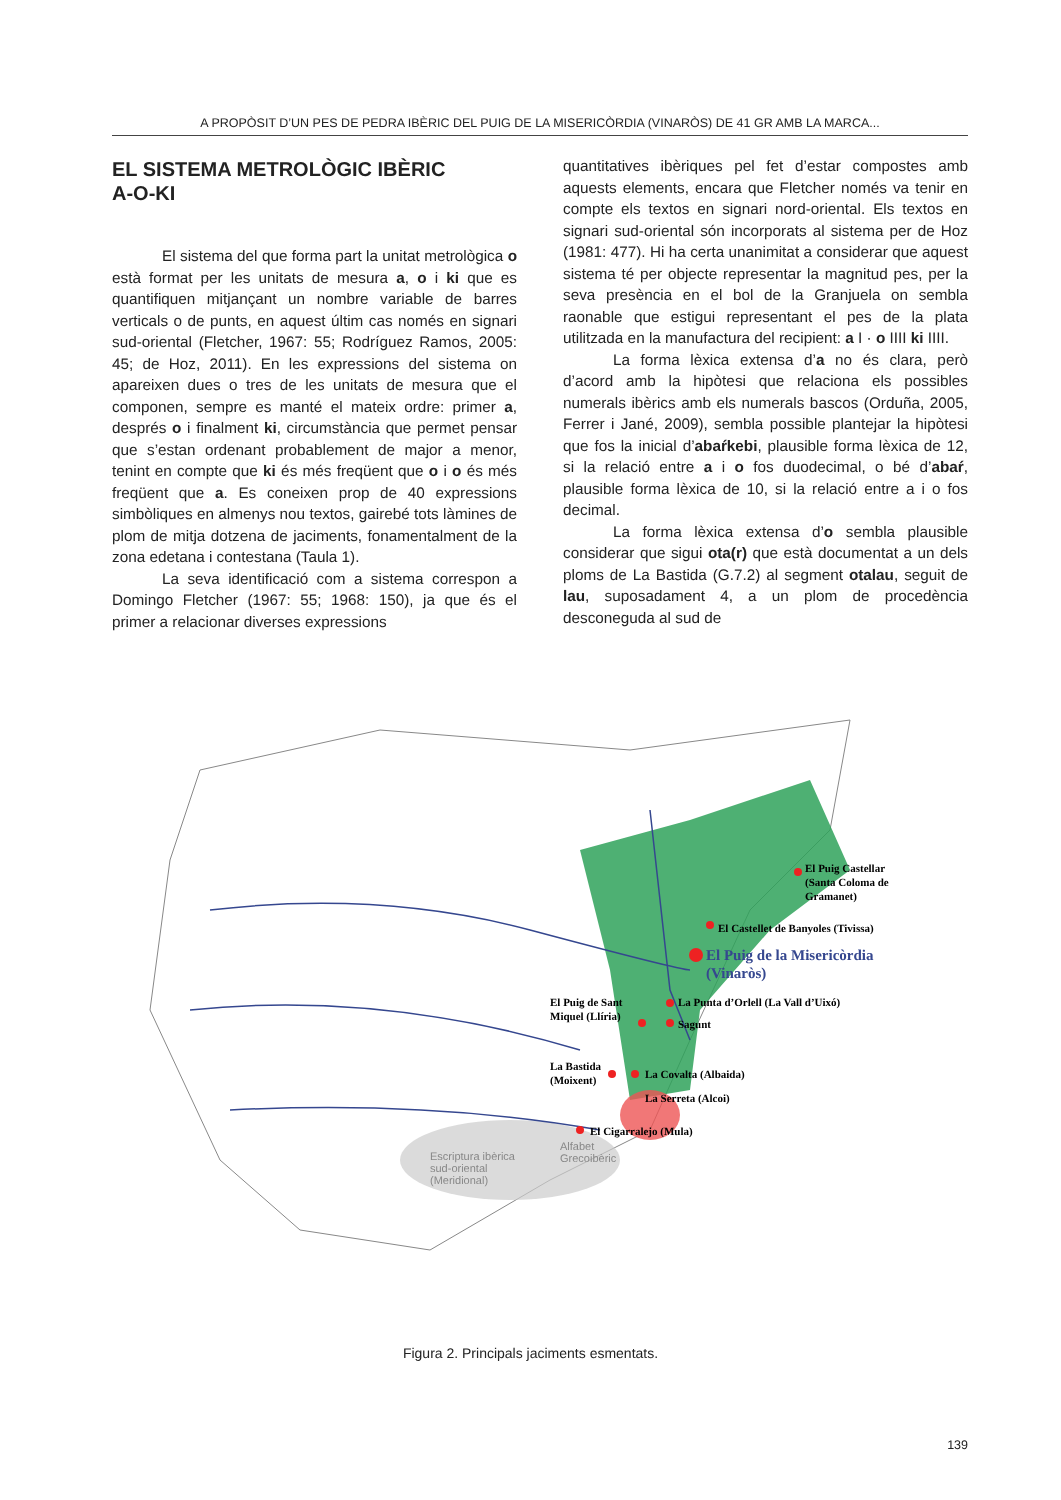A PROPÒSIT D’UN PES DE PEDRA IBÈRIC DEL PUIG DE LA MISERICÒRDIA (VINARÒS) DE 41 GR AMB LA MARCA...
EL SISTEMA METROLÒGIC IBÈRIC
A-O-KI
El sistema del que forma part la unitat metrològica o està format per les unitats de mesura a, o i ki que es quantifiquen mitjançant un nombre variable de barres verticals o de punts, en aquest últim cas només en signari sud-oriental (Fletcher, 1967: 55; Rodríguez Ramos, 2005: 45; de Hoz, 2011). En les expressions del sistema on apareixen dues o tres de les unitats de mesura que el componen, sempre es manté el mateix ordre: primer a, després o i finalment ki, circumstància que permet pensar que s’estan ordenant probablement de major a menor, tenint en compte que ki és més freqüent que o i o és més freqüent que a. Es coneixen prop de 40 expressions simbòliques en almenys nou textos, gairebé tots làmines de plom de mitja dotzena de jaciments, fonamentalment de la zona edetana i contestana (Taula 1).
La seva identificació com a sistema correspon a Domingo Fletcher (1967: 55; 1968: 150), ja que és el primer a relacionar diverses expressions
quantitatives ibèriques pel fet d’estar compostes amb aquests elements, encara que Fletcher només va tenir en compte els textos en signari nord-oriental. Els textos en signari sud-oriental són incorporats al sistema per de Hoz (1981: 477). Hi ha certa unanimitat a considerar que aquest sistema té per objecte representar la magnitud pes, per la seva presència en el bol de la Granjuela on sembla raonable que estigui representant el pes de la plata utilitzada en la manufactura del recipient: a I · o IIII ki IIII.
La forma lèxica extensa d’a no és clara, però d’acord amb la hipòtesi que relaciona els possibles numerals ibèrics amb els numerals bascos (Orduña, 2005, Ferrer i Jané, 2009), sembla possible plantejar la hipòtesi que fos la inicial d’abaŕkebi, plausible forma lèxica de 12, si la relació entre a i o fos duodecimal, o bé d’abaŕ, plausible forma lèxica de 10, si la relació entre a i o fos decimal.
La forma lèxica extensa d’o sembla plausible considerar que sigui ota(r) que està documentat a un dels ploms de La Bastida (G.7.2) al segment otalau, seguit de lau, suposadament 4, a un plom de procedència desconeguda al sud de
El Puig Castellar
(Santa Coloma de
Gramanet)
El Castellet de Banyoles (Tivissa)
El Puig de la Misericòrdia
(Vinaròs)
La Punta d’Orlell (La Vall d’Uixó)
El Puig de Sant
Miquel (Llíria)
Sagunt
La Bastida
(Moixent)
La Covalta (Albaida)
La Serreta (Alcoi)
El Cigarralejo (Mula)
Alfabet
Grecoibèric
Escriptura ibèrica
sud-oriental
(Meridional)
Figura 2. Principals jaciments esmentats.
139